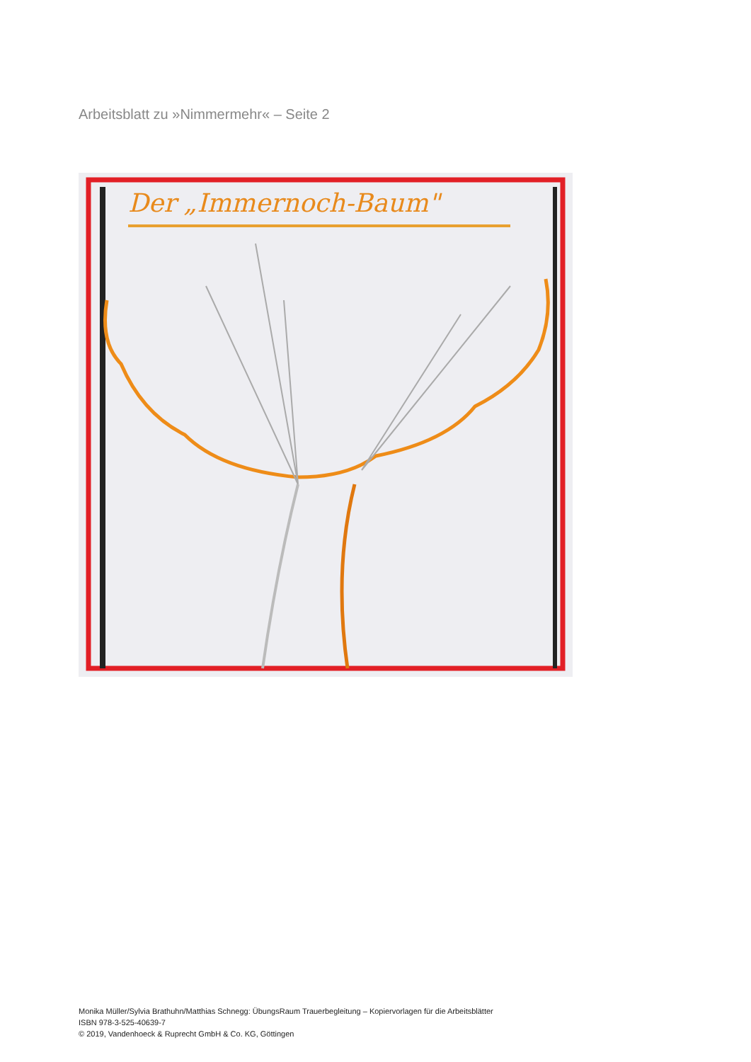Arbeitsblatt zu »Nimmermehr« – Seite 2
Der „Immernoch-Baum"
Monika Müller/Sylvia Brathuhn/Matthias Schnegg: ÜbungsRaum Trauerbegleitung – Kopiervorlagen für die Arbeitsblätter
ISBN 978-3-525-40639-7
© 2019, Vandenhoeck & Ruprecht GmbH & Co. KG, Göttingen